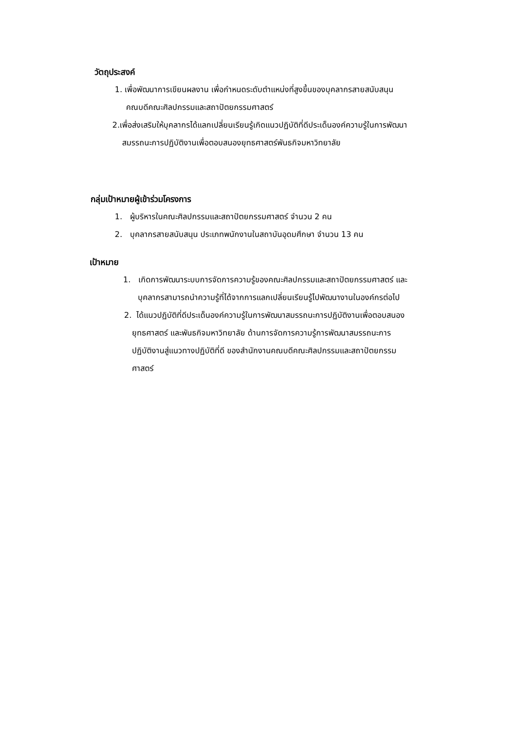วัตถุประสงค์
1. เพื่อพัฒนาการเขียนผลงาน เพื่อกำหนดระดับตำแหน่งที่สูงขึ้นของบุคลากรสายสนับสนุน
คณบดีคณะศิลปกรรมและสถาปัตยกรรมศาสตร์
2.เพื่อส่งเสริมให้บุคลากรได้แลกเปลี่ยนเรียนรู้เกิดแนวปฏิบัติที่ดีประเด็นองค์ความรู้ในการพัฒนา
สมรรถนะการปฏิบัติงานเพื่อตอบสนองยุทธศาสตร์พันธกิจมหาวิทยาลัย
กลุ่มเป้าหมายผู้เข้าร่วมโครงการ
1. ผู้บริหารในคณะศิลปกรรมและสถาปัตยกรรมศาสตร์ จำนวน 2 คน
2. บุคลากรสายสนับสนุน ประเภทพนักงานในสถาบันอุดมศึกษา จำนวน 13 คน
เป้าหมาย
1. เกิดการพัฒนาระบบการจัดการความรู้ของคณะศิลปกรรมและสถาปัตยกรรมศาสตร์ และ
บุคลากรสามารถนำความรู้ที่ได้จากการแลกเปลี่ยนเรียนรู้ไปพัฒนางานในองค์กรต่อไป
2. ได้แนวปฏิบัติที่ดีประเด็นองค์ความรู้ในการพัฒนาสมรรถนะการปฏิบัติงานเพื่อตอบสนอง
ยุทธศาสตร์ และพันธกิจมหาวิทยาลัย ด้านการจัดการความรู้การพัฒนาสมรรถนะการ
ปฏิบัติงานสู่แนวทางปฏิบัติที่ดี ของสำนักงานคณบดีคณะศิลปกรรมและสถาปัตยกรรม
ศาสตร์